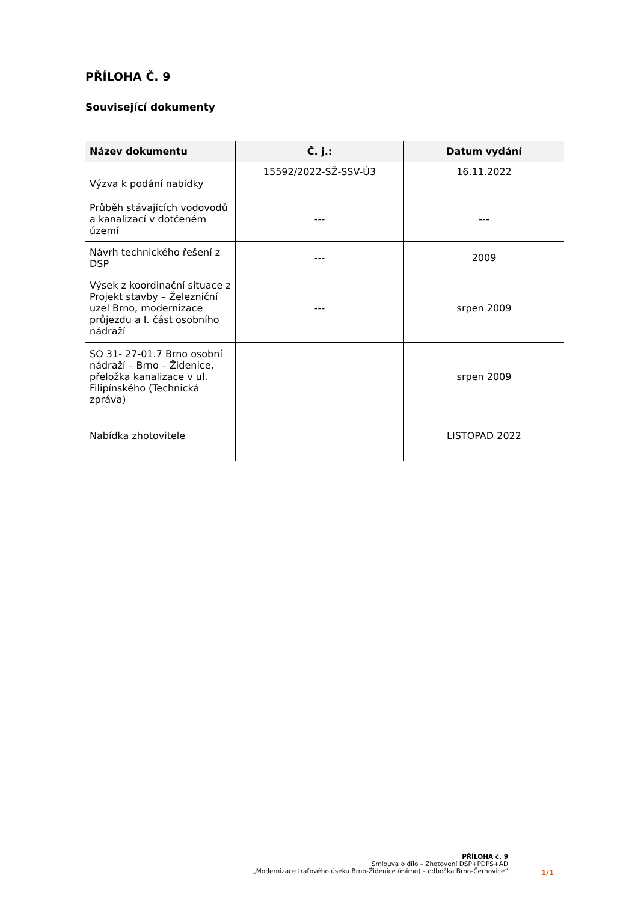PŘÍLOHA Č. 9
Související dokumenty
| Název dokumentu | Č. j.: | Datum vydání |
| --- | --- | --- |
| Výzva k podání nabídky | 15592/2022-SŽ-SSV-Ú3 | 16.11.2022 |
| Průběh stávajících vodovodů a kanalizací v dotčeném území | --- | --- |
| Návrh technického řešení z DSP | --- | 2009 |
| Výsek z koordinační situace z Projekt stavby – Železniční uzel Brno, modernizace průjezdu a I. část osobního nádraží | --- | srpen 2009 |
| SO 31- 27-01.7 Brno osobní nádraží – Brno – Židenice, přeložka kanalizace v ul. Filipínského (Technická zpráva) | | srpen 2009 |
| Nabídka zhotovitele | | LISTOPAD 2022 |
PŘÍLOHA č. 9
Smlouva o dílo – Zhotovení DSP+PDPS+AD
„Modernizace traťového úseku Brno-Židenice (mimo) – odbočka Brno-Černovice“
1/1